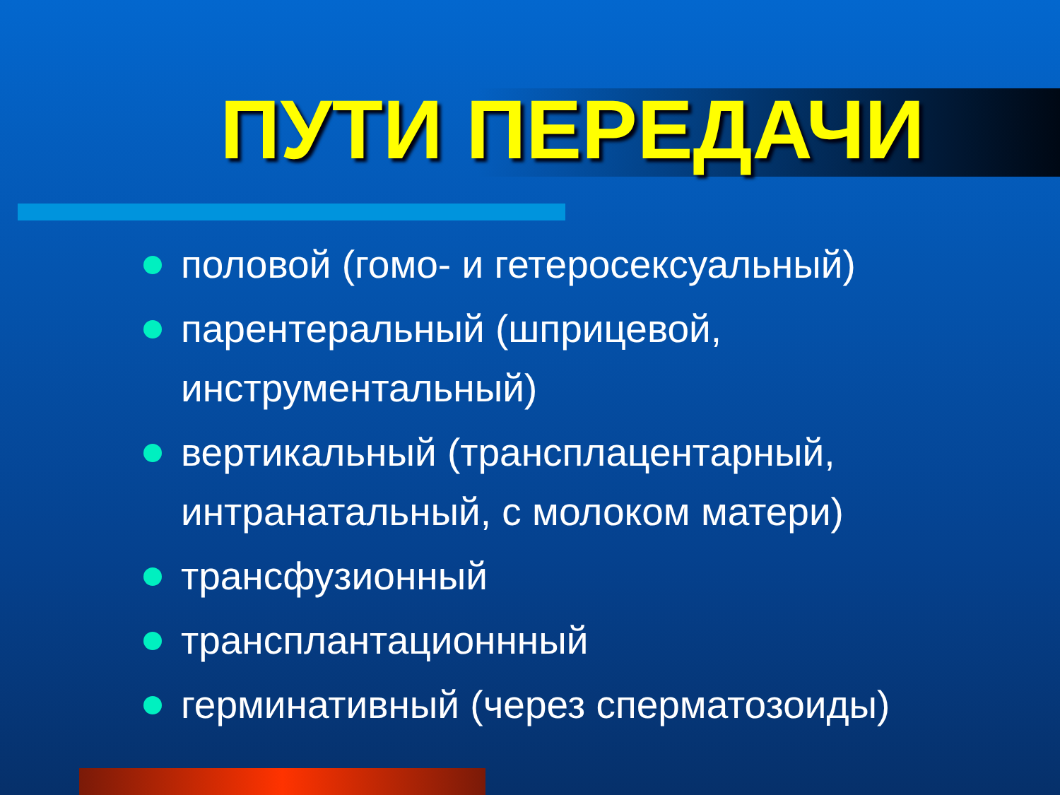ПУТИ ПЕРЕДАЧИ
половой (гомо- и гетеросексуальный)
парентеральный (шприцевой, инструментальный)
вертикальный (трансплацентарный, интранатальный, с молоком матери)
трансфузионный
трансплантационнный
герминативный (через сперматозоиды)